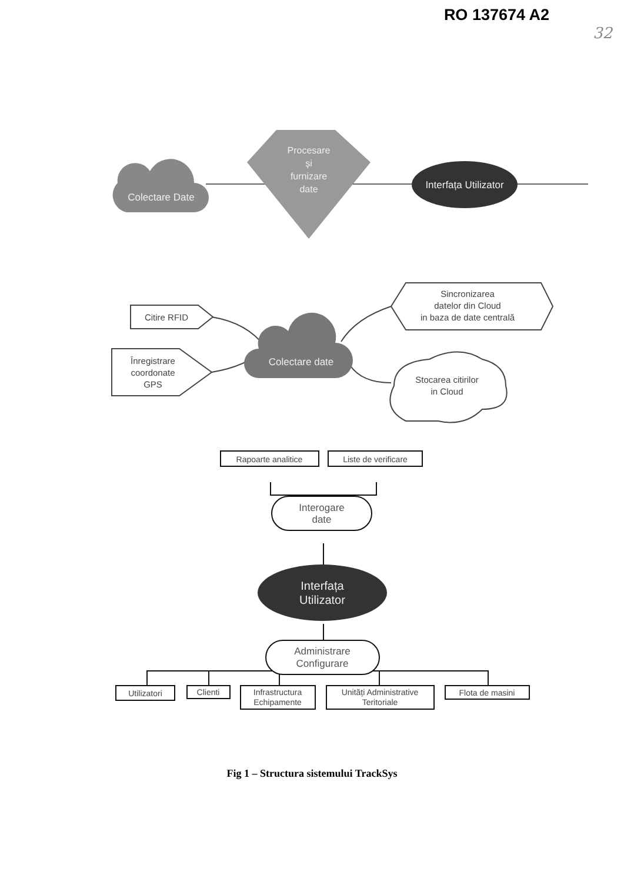RO 137674 A2
32
Colectare Date
Procesare și furnizare date
Interfața Utilizator
Citire RFID
Înregistrare coordonate GPS
Colectare date
Sincronizarea datelor din Cloud in baza de date centrală
Stocarea citirilor in Cloud
Rapoarte analitice
Liste de verificare
Interogare date
Interfața Utilizator
Administrare Configurare
Utilizatori
Clienti
Infrastructura
Echipamente
Unități Administrative
Teritoriale
Flota de masini
Fig 1 – Structura sistemului TrackSys